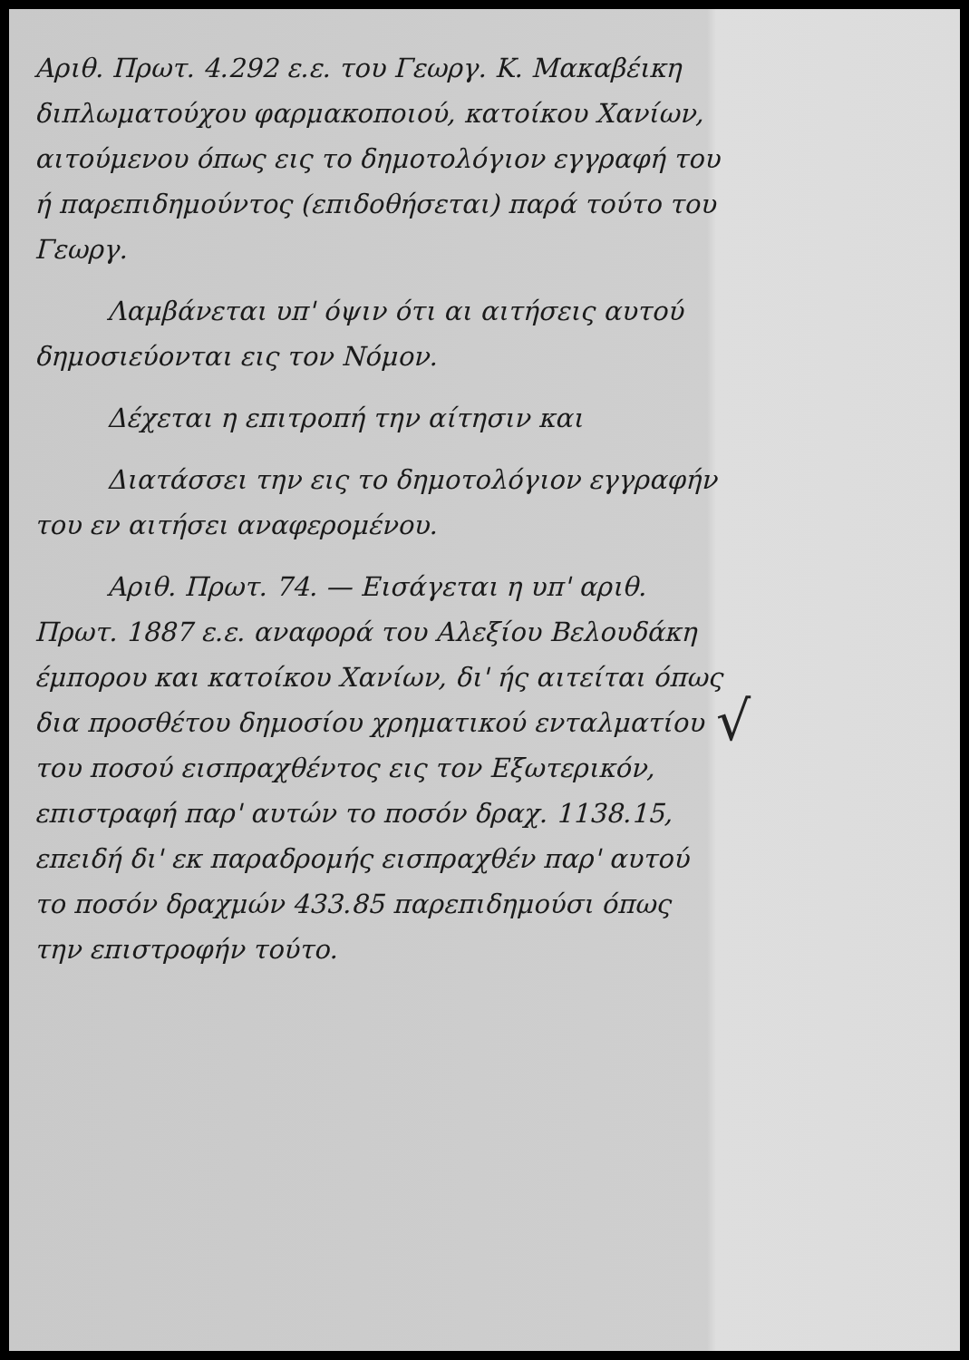Αριθ. Πρωτ. 4.292 ε.ε. του Γεωργ. Κ. Μακαβέικη διπλωματούχου φαρμακοποιού, κατοίκου Χανίων, αιτούμενου όπως εις το δημοτολόγιον εγγραφή του ή παρεπιδημούντος (επιδοθήσεται) παρά τούτο του Γεωργ.
Λαμβάνεται υπ' όψιν ότι αι αιτήσεις αυτού δημοσιεύονται εις τον Νόμον.
Δέχεται η επιτροπή την αίτησιν και
Διατάσσει την εις το δημοτολόγιον εγγραφήν του εν αιτήσει αναφερομένου.
Αριθ. Πρωτ. 74. — Εισάγεται η υπ' αριθ. Πρωτ. 1887 ε.ε. αναφορά του Αλεξίου Βελουδάκη έμπορου και κατοίκου Χανίων, δι' ής αιτείται όπως δια προσθέτου δημοσίου χρηματικού ενταλματίου του ποσού εισπραχθέντος εις τον Εξωτερικόν, επιστραφή παρ' αυτών το ποσόν δραχ. 1138.15, επειδή δι' εκ παραδρομής εισπραχθέν παρ' αυτού το ποσόν δραχμών 433.85 παρεπιδημούσι όπως την επιστροφήν τούτο.
√